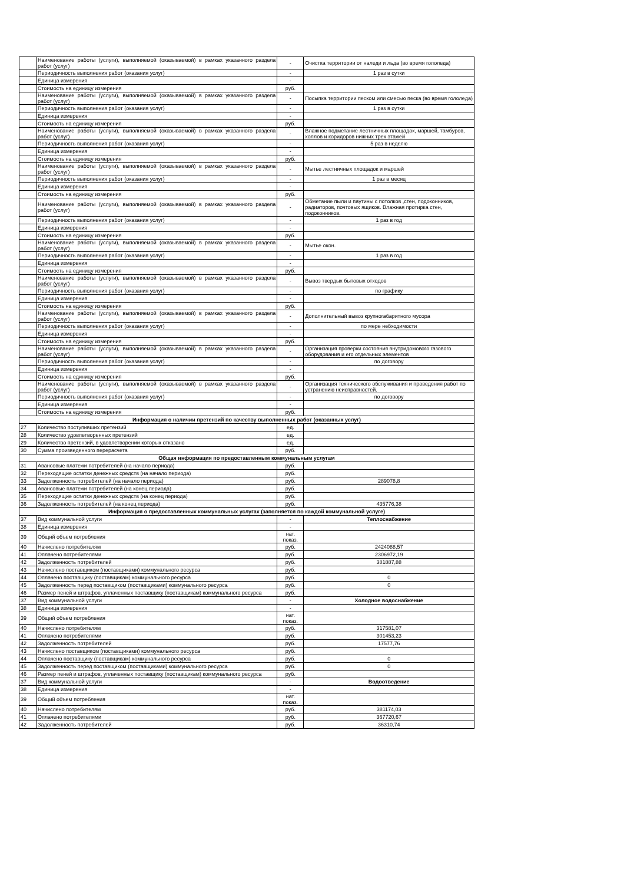| | Наименование работы (услуги), выполняемой (оказываемой) в рамках указанного раздела работ (услуг) | - | Очистка территории от наледи и льда (во время гололеда) |
| | Периодичность выполнения работ (оказания услуг) | - | 1 раз в сутки |
| | Единица измерения | - | |
| | Стоимость на единицу измерения | руб. | |
| | Наименование работы (услуги), выполняемой (оказываемой) в рамках указанного раздела работ (услуг) | - | Посыпка территории песком или смесью песка (во время гололеда) |
| | Периодичность выполнения работ (оказания услуг) | - | 1 раз в сутки |
| | Единица измерения | - | |
| | Стоимость на единицу измерения | руб. | |
| | Наименование работы (услуги), выполняемой (оказываемой) в рамках указанного раздела работ (услуг) | - | Влажное подметание лестничных площадок, маршей, тамбуров, холлов и коридоров нижних трех этажей |
| | Периодичность выполнения работ (оказания услуг) | - | 5 раз в неделю |
| | Единица измерения | - | |
| | Стоимость на единицу измерения | руб. | |
| | Наименование работы (услуги), выполняемой (оказываемой) в рамках указанного раздела работ (услуг) | - | Мытье лестничных площадок и маршей |
| | Периодичность выполнения работ (оказания услуг) | - | 1 раз в месяц |
| | Единица измерения | - | |
| | Стоимость на единицу измерения | руб. | |
| | Наименование работы (услуги), выполняемой (оказываемой) в рамках указанного раздела работ (услуг) | - | Обметание пыли и паутины с потолков ,стен, подоконников, радиаторов, почтовых ящиков. Влажная протирка стен, подоконников. |
| | Периодичность выполнения работ (оказания услуг) | - | 1 раз в год |
| | Единица измерения | - | |
| | Стоимость на единицу измерения | руб. | |
| | Наименование работы (услуги), выполняемой (оказываемой) в рамках указанного раздела работ (услуг) | - | Мытье окон. |
| | Периодичность выполнения работ (оказания услуг) | - | 1 раз в год |
| | Единица измерения | - | |
| | Стоимость на единицу измерения | руб. | |
| | Наименование работы (услуги), выполняемой (оказываемой) в рамках указанного раздела работ (услуг) | - | Вывоз твердых бытовых отходов |
| | Периодичность выполнения работ (оказания услуг) | - | по графику |
| | Единица измерения | - | |
| | Стоимость на единицу измерения | руб. | |
| | Наименование работы (услуги), выполняемой (оказываемой) в рамках указанного раздела работ (услуг) | - | Дополнительный вывоз крупногабаритного мусора |
| | Периодичность выполнения работ (оказания услуг) | - | по мере небходимости |
| | Единица измерения | - | |
| | Стоимость на единицу измерения | руб. | |
| | Наименование работы (услуги), выполняемой (оказываемой) в рамках указанного раздела работ (услуг) | - | Организация проверки состояния внутридомового газового оборудования и его отдельных элементов |
| | Периодичность выполнения работ (оказания услуг) | - | по договору |
| | Единица измерения | - | |
| | Стоимость на единицу измерения | руб. | |
| | Наименование работы (услуги), выполняемой (оказываемой) в рамках указанного раздела работ (услуг) | - | Организация технического обслуживания и проведения работ по устранению неисправностей. |
| | Периодичность выполнения работ (оказания услуг) | - | по договору |
| | Единица измерения | - | |
| | Стоимость на единицу измерения | руб. | |
| Информация о наличии претензий по качеству выполненных работ (оказанных услуг) | | | |
| 27 | Количество поступивших претензий | ед. | |
| 28 | Количество удовлетворенных претензий | ед. | |
| 29 | Количество претензий, в удовлетворении которых отказано | ед. | |
| 30 | Сумма произведенного перерасчета | руб. | |
| Общая информация по предоставленным коммунальным услугам | | | |
| 31 | Авансовые платежи потребителей (на начало периода) | руб. | |
| 32 | Переходящие остатки денежных средств (на начало периода) | руб. | |
| 33 | Задолженность потребителей (на начало периода) | руб. | 289078,8 |
| 34 | Авансовые платежи потребителей (на конец периода) | руб. | |
| 35 | Переходящие остатки денежных средств (на конец периода) | руб. | |
| 36 | Задолженность потребителей (на конец периода) | руб. | 435776,38 |
| Информация о предоставленных коммунальных услугах (заполняется по каждой коммунальной услуге) | | | |
| 37 | Вид коммунальной услуги | - | Теплоснабжение |
| 38 | Единица измерения | - | |
| 39 | Общий объем потребления | нат. показ. | |
| 40 | Начислено потребителям | руб. | 2424088,57 |
| 41 | Оплачено потребителями | руб. | 2306972,19 |
| 42 | Задолженность потребителей | руб. | 381887,88 |
| 43 | Начислено поставщиком (поставщиками) коммунального ресурса | руб. | |
| 44 | Оплачено поставщику (поставщикам) коммунального ресурса | руб. | 0 |
| 45 | Задолженность перед поставщиком (поставщиками) коммунального ресурса | руб. | 0 |
| 46 | Размер пеней и штрафов, уплаченных поставщику (поставщикам) коммунального ресурса | руб. | |
| 37 | Вид коммунальной услуги | - | Холодное водоснабжение |
| 38 | Единица измерения | - | |
| 39 | Общий объем потребления | нат. показ. | |
| 40 | Начислено потребителям | руб. | 317581,07 |
| 41 | Оплачено потребителями | руб. | 301453,23 |
| 42 | Задолженность потребителей | руб. | 17577,76 |
| 43 | Начислено поставщиком (поставщиками) коммунального ресурса | руб. | |
| 44 | Оплачено поставщику (поставщикам) коммунального ресурса | руб. | 0 |
| 45 | Задолженность перед поставщиком (поставщиками) коммунального ресурса | руб. | 0 |
| 46 | Размер пеней и штрафов, уплаченных поставщику (поставщикам) коммунального ресурса | руб. | |
| 37 | Вид коммунальной услуги | - | Водоотведение |
| 38 | Единица измерения | - | |
| 39 | Общий объем потребления | нат. показ. | |
| 40 | Начислено потребителям | руб. | 381174,03 |
| 41 | Оплачено потребителями | руб. | 367720,67 |
| 42 | Задолженность потребителей | руб. | 36310,74 |